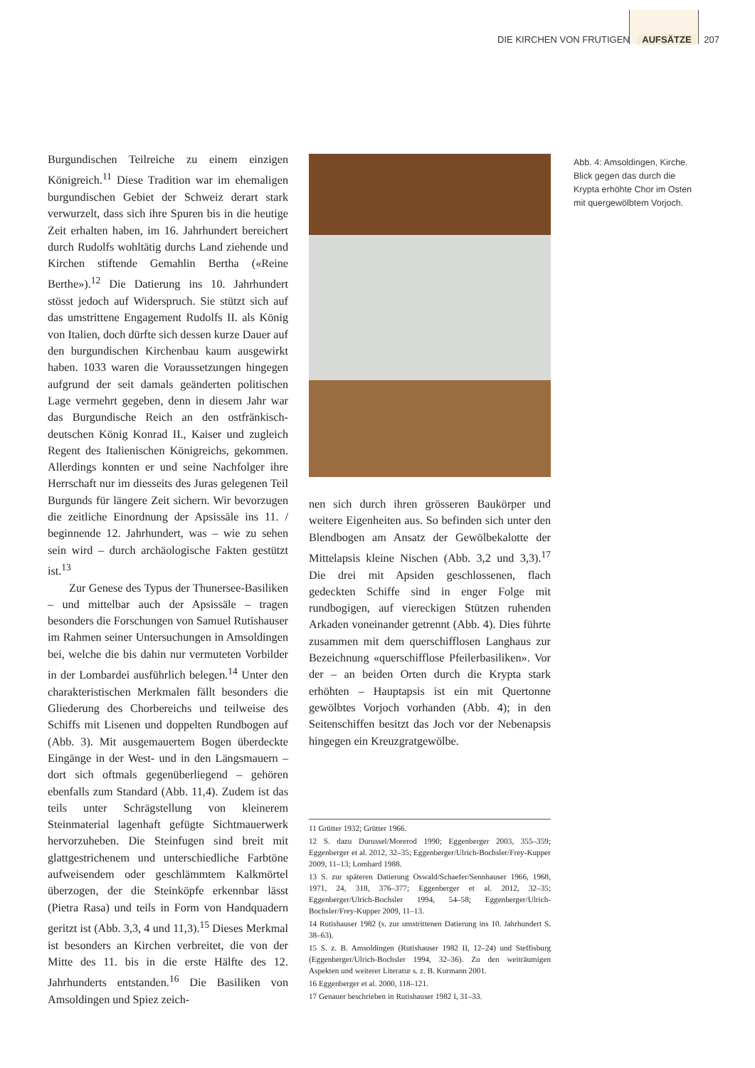DIE KIRCHEN VON FRUTIGEN AUFSÄTZE 207
Burgundischen Teilreiche zu einem einzigen Königreich.<sup>11</sup> Diese Tradition war im ehemaligen burgundischen Gebiet der Schweiz derart stark verwurzelt, dass sich ihre Spuren bis in die heutige Zeit erhalten haben, im 16. Jahrhundert bereichert durch Rudolfs wohltätig durchs Land ziehende und Kirchen stiftende Gemahlin Bertha («Reine Berthe»).<sup>12</sup> Die Datierung ins 10. Jahrhundert stösst jedoch auf Widerspruch. Sie stützt sich auf das umstrittene Engagement Rudolfs II. als König von Italien, doch dürfte sich dessen kurze Dauer auf den burgundischen Kirchenbau kaum ausgewirkt haben. 1033 waren die Voraussetzungen hingegen aufgrund der seit damals geänderten politischen Lage vermehrt gegeben, denn in diesem Jahr war das Burgundische Reich an den ostfränkisch-deutschen König Konrad II., Kaiser und zugleich Regent des Italienischen Königreichs, gekommen. Allerdings konnten er und seine Nachfolger ihre Herrschaft nur im diesseits des Juras gelegenen Teil Burgunds für längere Zeit sichern. Wir bevorzugen die zeitliche Einordnung der Apsissäle ins 11. / beginnende 12. Jahrhundert, was – wie zu sehen sein wird – durch archäologische Fakten gestützt ist.<sup>13</sup>
Zur Genese des Typus der Thunersee-Basiliken – und mittelbar auch der Apsissäle – tragen besonders die Forschungen von Samuel Rutishauser im Rahmen seiner Untersuchungen in Amsoldingen bei, welche die bis dahin nur vermuteten Vorbilder in der Lombardei ausführlich belegen.<sup>14</sup> Unter den charakteristischen Merkmalen fällt besonders die Gliederung des Chorbereichs und teilweise des Schiffs mit Lisenen und doppelten Rundbogen auf (Abb. 3). Mit ausgemauertem Bogen überdeckte Eingänge in der West- und in den Längsmauern – dort sich oftmals gegenüberliegend – gehören ebenfalls zum Standard (Abb. 11,4). Zudem ist das teils unter Schrägstellung von kleinerem Steinmaterial lagenhaft gefügte Sichtmauerwerk hervorzuheben. Die Steinfugen sind breit mit glattgestrichenem und unterschiedliche Farbtöne aufweisendem oder geschlämmtem Kalkmörtel überzogen, der die Steinköpfe erkennbar lässt (Pietra Rasa) und teils in Form von Handquadern geritzt ist (Abb. 3,3, 4 und 11,3).<sup>15</sup> Dieses Merkmal ist besonders an Kirchen verbreitet, die von der Mitte des 11. bis in die erste Hälfte des 12. Jahrhunderts entstanden.<sup>16</sup> Die Basiliken von Amsoldingen und Spiez zeich-
Abb. 4: Amsoldingen, Kirche. Blick gegen das durch die Krypta erhöhte Chor im Osten mit quergewölbtem Vorjoch.
nen sich durch ihren grösseren Baukörper und weitere Eigenheiten aus. So befinden sich unter den Blendbogen am Ansatz der Gewölbekalotte der Mittelapsis kleine Nischen (Abb. 3,2 und 3,3).<sup>17</sup> Die drei mit Apsiden geschlossenen, flach gedeckten Schiffe sind in enger Folge mit rundbogigen, auf viereckigen Stützen ruhenden Arkaden voneinander getrennt (Abb. 4). Dies führte zusammen mit dem querschifflosen Langhaus zur Bezeichnung «querschifflose Pfeilerbasiliken». Vor der – an beiden Orten durch die Krypta stark erhöhten – Hauptapsis ist ein mit Quertonne gewölbtes Vorjoch vorhanden (Abb. 4); in den Seitenschiffen besitzt das Joch vor der Nebenapsis hingegen ein Kreuzgratgewölbe.
11 Grütter 1932; Grütter 1966.
12 S. dazu Durussel/Morerod 1990; Eggenberger 2003, 355–359; Eggenberger et al. 2012, 32–35; Eggenberger/Ulrich-Bochsler/Frey-Kupper 2009, 11–13; Lombard 1988.
13 S. zur späteren Datierung Oswald/Schaefer/Sennhauser 1966, 1968, 1971, 24, 318, 376–377; Eggenberger et al. 2012, 32–35; Eggenberger/Ulrich-Bochsler 1994, 54–58; Eggenberger/Ulrich-Bochsler/Frey-Kupper 2009, 11–13.
14 Rutishauser 1982 (s. zur umstrittenen Datierung ins 10. Jahrhundert S. 38–63).
15 S. z. B. Amsoldingen (Rutishauser 1982 II, 12–24) und Steffisburg (Eggenberger/Ulrich-Bochsler 1994, 32–36). Zu den weiträumigen Aspekten und weiterer Literatur s. z. B. Kurmann 2001.
16 Eggenberger et al. 2000, 118–121.
17 Genauer beschrieben in Rutishauser 1982 I, 31–33.